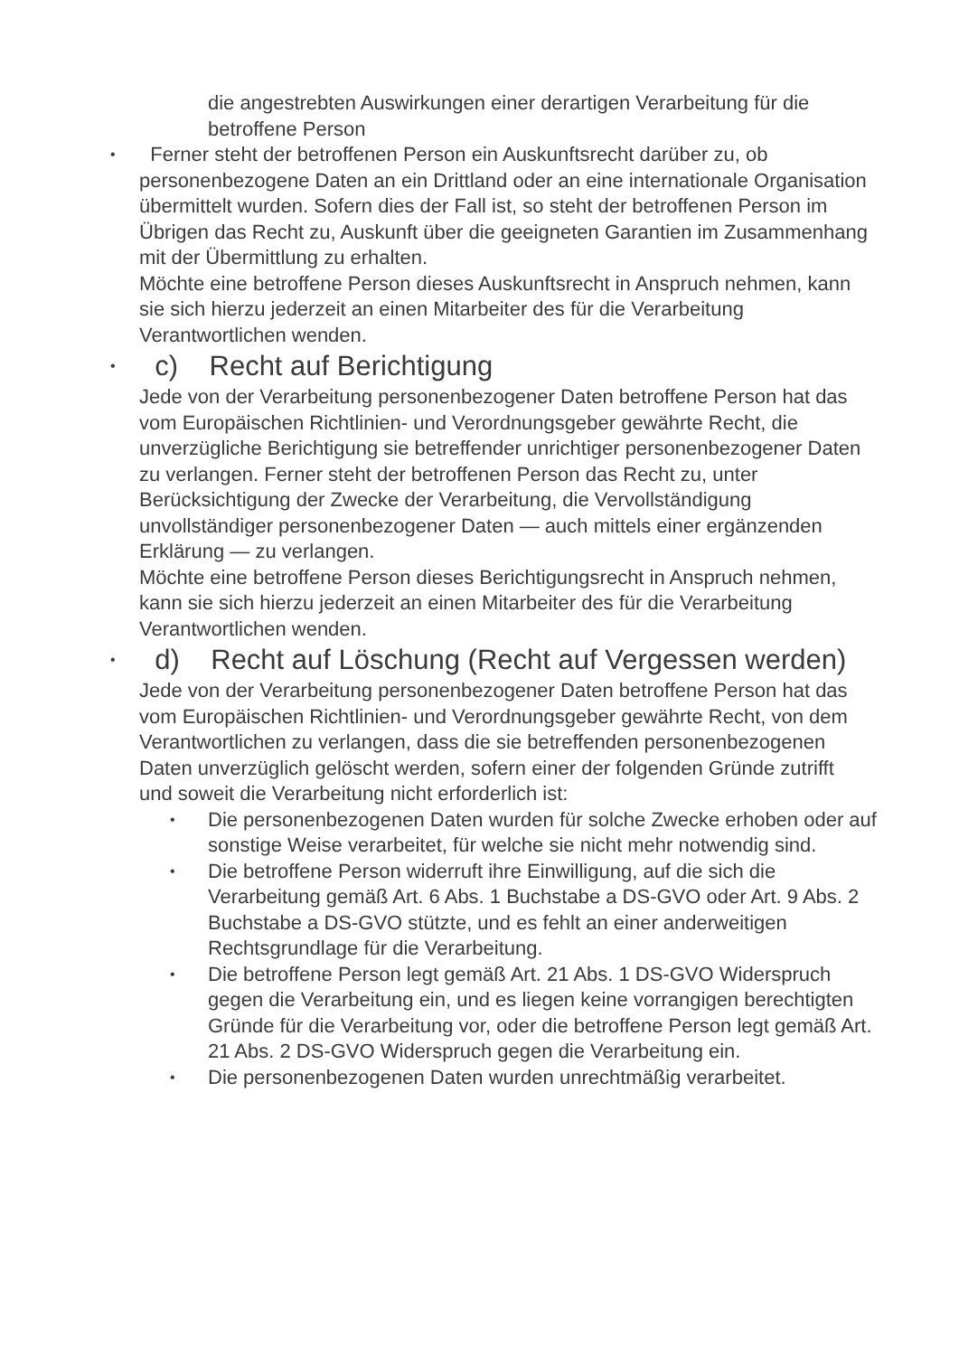die angestrebten Auswirkungen einer derartigen Verarbeitung für die betroffene Person
• Ferner steht der betroffenen Person ein Auskunftsrecht darüber zu, ob personenbezogene Daten an ein Drittland oder an eine internationale Organisation übermittelt wurden. Sofern dies der Fall ist, so steht der betroffenen Person im Übrigen das Recht zu, Auskunft über die geeigneten Garantien im Zusammenhang mit der Übermittlung zu erhalten.
Möchte eine betroffene Person dieses Auskunftsrecht in Anspruch nehmen, kann sie sich hierzu jederzeit an einen Mitarbeiter des für die Verarbeitung Verantwortlichen wenden.
• c) Recht auf Berichtigung
Jede von der Verarbeitung personenbezogener Daten betroffene Person hat das vom Europäischen Richtlinien- und Verordnungsgeber gewährte Recht, die unverzügliche Berichtigung sie betreffender unrichtiger personenbezogener Daten zu verlangen. Ferner steht der betroffenen Person das Recht zu, unter Berücksichtigung der Zwecke der Verarbeitung, die Vervollständigung unvollständiger personenbezogener Daten — auch mittels einer ergänzenden Erklärung — zu verlangen.
Möchte eine betroffene Person dieses Berichtigungsrecht in Anspruch nehmen, kann sie sich hierzu jederzeit an einen Mitarbeiter des für die Verarbeitung Verantwortlichen wenden.
• d) Recht auf Löschung (Recht auf Vergessen werden)
Jede von der Verarbeitung personenbezogener Daten betroffene Person hat das vom Europäischen Richtlinien- und Verordnungsgeber gewährte Recht, von dem Verantwortlichen zu verlangen, dass die sie betreffenden personenbezogenen Daten unverzüglich gelöscht werden, sofern einer der folgenden Gründe zutrifft und soweit die Verarbeitung nicht erforderlich ist:
• Die personenbezogenen Daten wurden für solche Zwecke erhoben oder auf sonstige Weise verarbeitet, für welche sie nicht mehr notwendig sind.
• Die betroffene Person widerruft ihre Einwilligung, auf die sich die Verarbeitung gemäß Art. 6 Abs. 1 Buchstabe a DS-GVO oder Art. 9 Abs. 2 Buchstabe a DS-GVO stützte, und es fehlt an einer anderweitigen Rechtsgrundlage für die Verarbeitung.
• Die betroffene Person legt gemäß Art. 21 Abs. 1 DS-GVO Widerspruch gegen die Verarbeitung ein, und es liegen keine vorrangigen berechtigten Gründe für die Verarbeitung vor, oder die betroffene Person legt gemäß Art. 21 Abs. 2 DS-GVO Widerspruch gegen die Verarbeitung ein.
• Die personenbezogenen Daten wurden unrechtmäßig verarbeitet.